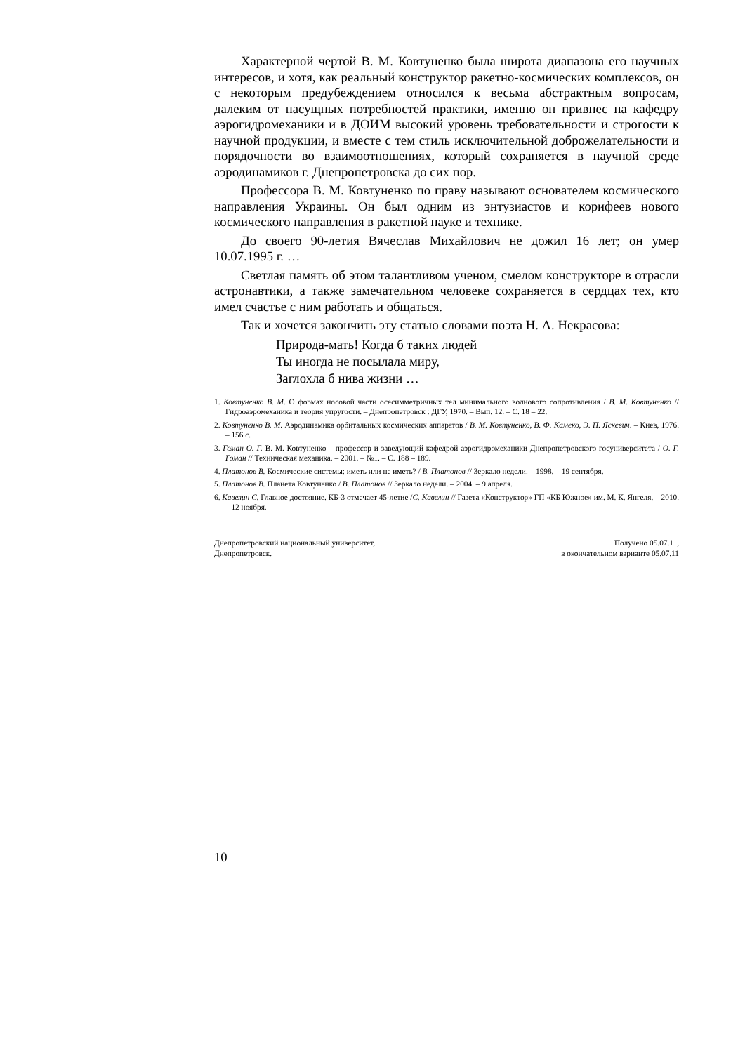Характерной чертой В. М. Ковтуненко была широта диапазона его научных интересов, и хотя, как реальный конструктор ракетно-космических комплексов, он с некоторым предубеждением относился к весьма абстрактным вопросам, далеким от насущных потребностей практики, именно он привнес на кафедру аэрогидромеханики и в ДОИМ высокий уровень требовательности и строгости к научной продукции, и вместе с тем стиль исключительной доброжелательности и порядочности во взаимоотношениях, который сохраняется в научной среде аэродинамиков г. Днепропетровска до сих пор.
Профессора В. М. Ковтуненко по праву называют основателем космического направления Украины. Он был одним из энтузиастов и корифеев нового космического направления в ракетной науке и технике.
До своего 90-летия Вячеслав Михайлович не дожил 16 лет; он умер 10.07.1995 г. …
Светлая память об этом талантливом ученом, смелом конструкторе в отрасли астронавтики, а также замечательном человеке сохраняется в сердцах тех, кто имел счастье с ним работать и общаться.
Так и хочется закончить эту статью словами поэта Н. А. Некрасова:
Природа-мать! Когда б таких людей
Ты иногда не посылала миру,
Заглохла б нива жизни …
1. Ковтуненко В. М. О формах носовой части осесимметричных тел минимального волнового сопротивления / В. М. Ковтуненко // Гидроаэромеханика и теория упругости. – Днепропетровск : ДГУ, 1970. – Вып. 12. – С. 18 – 22.
2. Ковтуненко В. М. Аэродинамика орбитальных космических аппаратов / В. М. Ковтуненко, В. Ф. Камеко, Э. П. Яскевич. – Киев, 1976. – 156 с.
3. Гоман О. Г. В. М. Ковтуненко – профессор и заведующий кафедрой аэрогидромеханики Днепропетровского госуниверситета / О. Г. Гоман // Техническая механика. – 2001. – №1. – С. 188 – 189.
4. Платонов В. Космические системы: иметь или не иметь? / В. Платонов // Зеркало недели. – 1998. – 19 сентября.
5. Платонов В. Планета Ковтуненко / В. Платонов // Зеркало недели. – 2004. – 9 апреля.
6. Кавелин С. Главное достояние. КБ-3 отмечает 45-летие /С. Кавелин // Газета «Конструктор» ГП «КБ Южное» им. М. К. Янгеля. – 2010. – 12 ноября.
Днепропетровский национальный университет,
Днепропетровск.
Получено 05.07.11,
в окончательном варианте 05.07.11
10